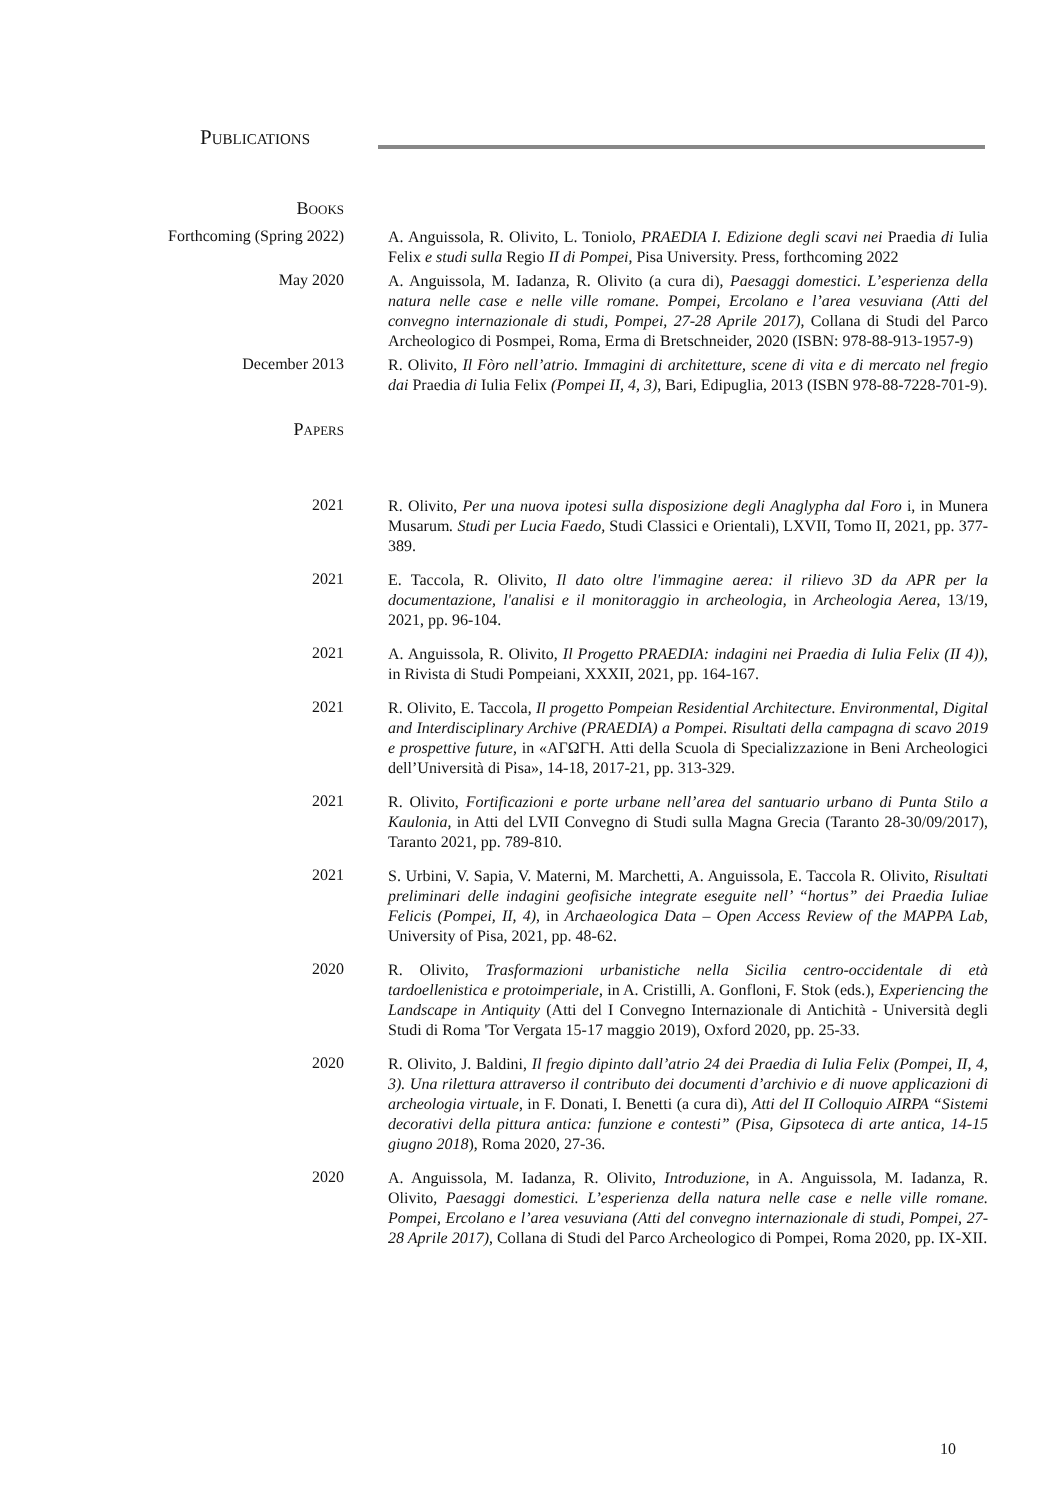Publications
Books
Forthcoming (Spring 2022)
A. Anguissola, R. Olivito, L. Toniolo, PRAEDIA I. Edizione degli scavi nei Praedia di Iulia Felix e studi sulla Regio II di Pompei, Pisa University. Press, forthcoming 2022
May 2020
A. Anguissola, M. Iadanza, R. Olivito (a cura di), Paesaggi domestici. L’esperienza della natura nelle case e nelle ville romane. Pompei, Ercolano e l’area vesuviana (Atti del convegno internazionale di studi, Pompei, 27-28 Aprile 2017), Collana di Studi del Parco Archeologico di Posmpei, Roma, Erma di Bretschneider, 2020 (ISBN: 978-88-913-1957-9)
December 2013
R. Olivito, Il Fòro nell’atrio. Immagini di architetture, scene di vita e di mercato nel fregio dai Praedia di Iulia Felix (Pompei II, 4, 3), Bari, Edipuglia, 2013 (ISBN 978-88-7228-701-9).
Papers
2021
R. Olivito, Per una nuova ipotesi sulla disposizione degli Anaglypha dal Foro i, in Munera Musarum. Studi per Lucia Faedo, Studi Classici e Orientali), LXVII, Tomo II, 2021, pp. 377-389.
2021
E. Taccola, R. Olivito, Il dato oltre l'immagine aerea: il rilievo 3D da APR per la documentazione, l'analisi e il monitoraggio in archeologia, in Archeologia Aerea, 13/19, 2021, pp. 96-104.
2021
A. Anguissola, R. Olivito, Il Progetto PRAEDIA: indagini nei Praedia di Iulia Felix (II 4)), in Rivista di Studi Pompeiani, XXXII, 2021, pp. 164-167.
2021
R. Olivito, E. Taccola, Il progetto Pompeian Residential Architecture. Environmental, Digital and Interdisciplinary Archive (PRAEDIA) a Pompei. Risultati della campagna di scavo 2019 e prospettive future, in «ΑΓΩΓΗ. Atti della Scuola di Specializzazione in Beni Archeologici dell’Università di Pisa», 14-18, 2017-21, pp. 313-329.
2021
R. Olivito, Fortificazioni e porte urbane nell’area del santuario urbano di Punta Stilo a Kaulonia, in Atti del LVII Convegno di Studi sulla Magna Grecia (Taranto 28-30/09/2017), Taranto 2021, pp. 789-810.
2021
S. Urbini, V. Sapia, V. Materni, M. Marchetti, A. Anguissola, E. Taccola R. Olivito, Risultati preliminari delle indagini geofisiche integrate eseguite nell’ “hortus” dei Praedia Iuliae Felicis (Pompei, II, 4), in Archaeologica Data – Open Access Review of the MAPPA Lab, University of Pisa, 2021, pp. 48-62.
2020
R. Olivito, Trasformazioni urbanistiche nella Sicilia centro-occidentale di età tardoellenistica e protoimperiale, in A. Cristilli, A. Gonfloni, F. Stok (eds.), Experiencing the Landscape in Antiquity (Atti del I Convegno Internazionale di Antichità - Università degli Studi di Roma 'Tor Vergata 15-17 maggio 2019), Oxford 2020, pp. 25-33.
2020
R. Olivito, J. Baldini, Il fregio dipinto dall’atrio 24 dei Praedia di Iulia Felix (Pompei, II, 4, 3). Una rilettura attraverso il contributo dei documenti d’archivio e di nuove applicazioni di archeologia virtuale, in F. Donati, I. Benetti (a cura di), Atti del II Colloquio AIRPA “Sistemi decorativi della pittura antica: funzione e contesti” (Pisa, Gipsoteca di arte antica, 14-15 giugno 2018), Roma 2020, 27-36.
2020
A. Anguissola, M. Iadanza, R. Olivito, Introduzione, in A. Anguissola, M. Iadanza, R. Olivito, Paesaggi domestici. L’esperienza della natura nelle case e nelle ville romane. Pompei, Ercolano e l’area vesuviana (Atti del convegno internazionale di studi, Pompei, 27-28 Aprile 2017), Collana di Studi del Parco Archeologico di Pompei, Roma 2020, pp. IX-XII.
10